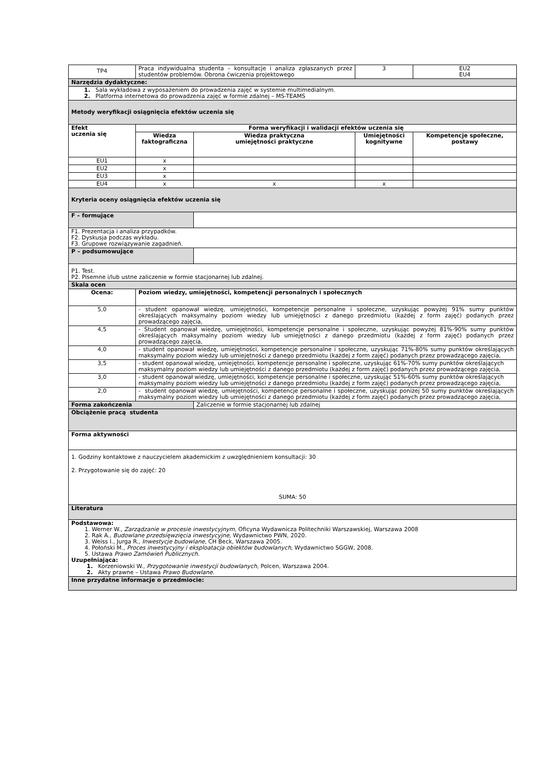| TP4 | Praca indywidualna studenta – konsultacje i analiza zgłaszanych przez studentów problemów. Obrona ćwiczenia projektowego | | 3 | EU2 EU4 |
| Narzędzia dydaktyczne: | | | | |
| 1. Sala wykładowa z wyposażeniem do prowadzenia zajęć w systemie multimedialnym. 2. Platforma internetowa do prowadzenia zajęć w formie zdalnej – MS-TEAMS | | | | |
| Metody weryfikacji osiągnięcia efektów uczenia się | | | | |
| Efekt uczenia się | Forma weryfikacji i walidacji efektów uczenia się | | | |
| | Wiedza faktograficzna | Wiedza praktyczna umiejętności praktyczne | Umiejętności kognitywne | Kompetencje społeczne, postawy |
| EU1 | x | | | |
| EU2 | x | | | |
| EU3 | x | | | |
| EU4 | x | x | x | |
| Kryteria oceny osiągnięcia efektów uczenia się | | | | |
| F – formujące | | | | |
| F1. Prezentacja i analiza przypadków. F2. Dyskusja podczas wykładu. F3. Grupowe rozwiązywanie zagadnień. | | | | |
| P – podsumowujące | | | | |
| P1. Test. P2. Pisemne i/lub ustne zaliczenie w formie stacjonarnej lub zdalnej. | | | | |
| Skala ocen | | | | |
| Ocena: | Poziom wiedzy, umiejętności, kompetencji personalnych i społecznych | | | |
| 5,0 | - student opanował wiedzę, umiejętności, kompetencje personalne i społeczne, uzyskując powyżej 91% sumy punktów określających maksymalny poziom wiedzy lub umiejętności z danego przedmiotu (każdej z form zajęć) podanych przez prowadzącego zajęcia, | | | |
| 4,5 | - Student opanował wiedzę, umiejętności, kompetencje personalne i społeczne, uzyskując powyżej 81%-90% sumy punktów określających maksymalny poziom wiedzy lub umiejętności z danego przedmiotu (każdej z form zajęć) podanych przez prowadzącego zajęcia, | | | |
| 4,0 | - student opanował wiedzę, umiejętności, kompetencje personalne i społeczne, uzyskując 71%-80% sumy punktów określających maksymalny poziom wiedzy lub umiejętności z danego przedmiotu (każdej z form zajęć) podanych przez prowadzącego zajęcia, | | | |
| 3,5 | - student opanował wiedzę, umiejętności, kompetencje personalne i społeczne, uzyskując 61%-70% sumy punktów określających maksymalny poziom wiedzy lub umiejętności z danego przedmiotu (każdej z form zajęć) podanych przez prowadzącego zajęcia, | | | |
| 3,0 | - student opanował wiedzę, umiejętności, kompetencje personalne i społeczne, uzyskując 51%-60% sumy punktów określających maksymalny poziom wiedzy lub umiejętności z danego przedmiotu (każdej z form zajęć) podanych przez prowadzącego zajęcia, | | | |
| 2,0 | - student opanował wiedzę, umiejętności, kompetencje personalne i społeczne, uzyskując poniżej 50 sumy punktów określających maksymalny poziom wiedzy lub umiejętności z danego przedmiotu (każdej z form zajęć) podanych przez prowadzącego zajęcia, | | | |
| Forma zakończenia | | Zaliczenie w formie stacjonarnej lub zdalnej | | |
| Obciążenie pracą studenta | | | | |
| Forma aktywności | | | | |
| 1. Godziny kontaktowe z nauczycielem akademickim z uwzględnieniem konsultacji: 30 2. Przygotowanie się do zajęć: 20 SUMA: 50 | | | | |
| Literatura | | | | |
| Podstawowa: 1. Werner W., Zarządzanie w procesie inwestycyjnym , Oficyna Wydawnicza Politechniki Warszawskiej, Warszawa 2008 2. Rak A., Budowlane przedsięwzięcia inwestycyjne , Wydawnictwo PWN, 2020. 3. Weiss I., Jurga R., Inwestycje budowlane , CH Beck, Warszawa 2005. 4. Połoński M., Proces inwestycyjny i eksploatacja obiektów budowlanych , Wydawnictwo SGGW, 2008. 5. Ustawa Prawo Zamówień Publicznych . Uzupełniająca: 1. Korzeniowski W., Przygotowanie inwestycji budowlanych , Polcen, Warszawa 2004. 2. Akty prawne – Ustawa Prawo Budowlane. | | | | |
| Inne przydatne informacje o przedmiocie: | | | | |